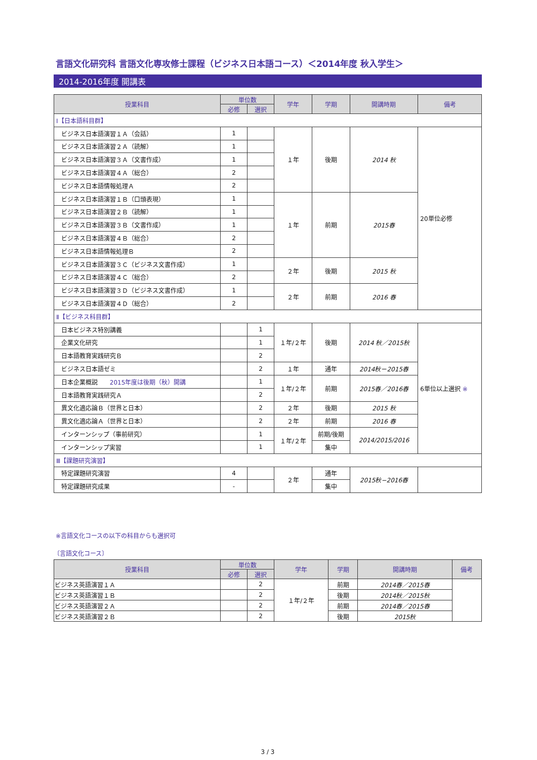言語文化研究科 言語文化専攻修士課程（ビジネス日本語コース）＜2014年度 秋入学生＞
2014-2016年度 開講表
| 授業科目 | 単位数 | | 学年 | 学期 | 開講時期 | 備考 |
| --- | --- | --- | --- | --- | --- | --- |
| | 必修 | 選択 | | | | |
| Ⅰ【日本語科目群】 | | | | | | |
| ビジネス日本語演習１Ａ（会話） | 1 | | １年 | 後期 | 2014 秋 | 20単位必修 |
| ビジネス日本語演習２Ａ（読解） | 1 | | | | | |
| ビジネス日本語演習３Ａ（文書作成） | 1 | | | | | |
| ビジネス日本語演習４Ａ（総合） | 2 | | | | | |
| ビジネス日本語情報処理Ａ | 2 | | | | | |
| ビジネス日本語演習１Ｂ（口頭表現） | 1 | | １年 | 前期 | 2015春 | |
| ビジネス日本語演習２Ｂ（読解） | 1 | | | | | |
| ビジネス日本語演習３Ｂ（文書作成） | 1 | | | | | |
| ビジネス日本語演習４Ｂ（総合） | 2 | | | | | |
| ビジネス日本語情報処理Ｂ | 2 | | | | | |
| ビジネス日本語演習３Ｃ（ビジネス文書作成） | 1 | | ２年 | 後期 | 2015 秋 | |
| ビジネス日本語演習４Ｃ（総合） | 2 | | | | | |
| ビジネス日本語演習３Ｄ（ビジネス文書作成） | 1 | | ２年 | 前期 | 2016 春 | |
| ビジネス日本語演習４Ｄ（総合） | 2 | | | | | |
| Ⅱ【ビジネス科目群】 | | | | | | |
| 日本ビジネス特別講義 | | 1 | １年/２年 | 後期 | 2014 秋／2015秋 | 6単位以上選択 ※ |
| 企業文化研究 | | 1 | | | | |
| 日本語教育実践研究Ｂ | | 2 | | | | |
| ビジネス日本語ゼミ | | 2 | １年 | 通年 | 2014秋－2015春 | |
| 日本企業概説 2015年度は後期（秋）開講 | | 1 | １年/２年 | 前期 | 2015春／2016春 | |
| 日本語教育実践研究Ａ | | 2 | | | | |
| 異文化適応論Ｂ（世界と日本） | | 2 | ２年 | 後期 | 2015 秋 | |
| 異文化適応論Ａ（世界と日本） | | 2 | ２年 | 前期 | 2016 春 | |
| インターンシップ（事前研究） | | 1 | １年/２年 | 前期/後期 | 2014/2015/2016 | |
| インターンシップ実習 | | 1 | | 集中 | | |
| Ⅲ【課題研究演習】 | | | | | | |
| 特定課題研究演習 | 4 | | ２年 | 通年 | 2015秋−2016春 | |
| 特定課題研究成果 | - | | | 集中 | | |
※言語文化コースの以下の科目からも選択可
〔言語文化コース〕
| 授業科目 | 単位数 | | 学年 | 学期 | 開講時期 | 備考 |
| --- | --- | --- | --- | --- | --- | --- |
| | 必修 | 選択 | | | | |
| ビジネス英語演習１Ａ | | 2 | １年/２年 | 前期 | 2014春／2015春 | |
| ビジネス英語演習１Ｂ | | 2 | | 後期 | 2014秋／2015秋 | |
| ビジネス英語演習２Ａ | | 2 | | 前期 | 2014春／2015春 | |
| ビジネス英語演習２Ｂ | | 2 | | 後期 | 2015秋 | |
3 / 3